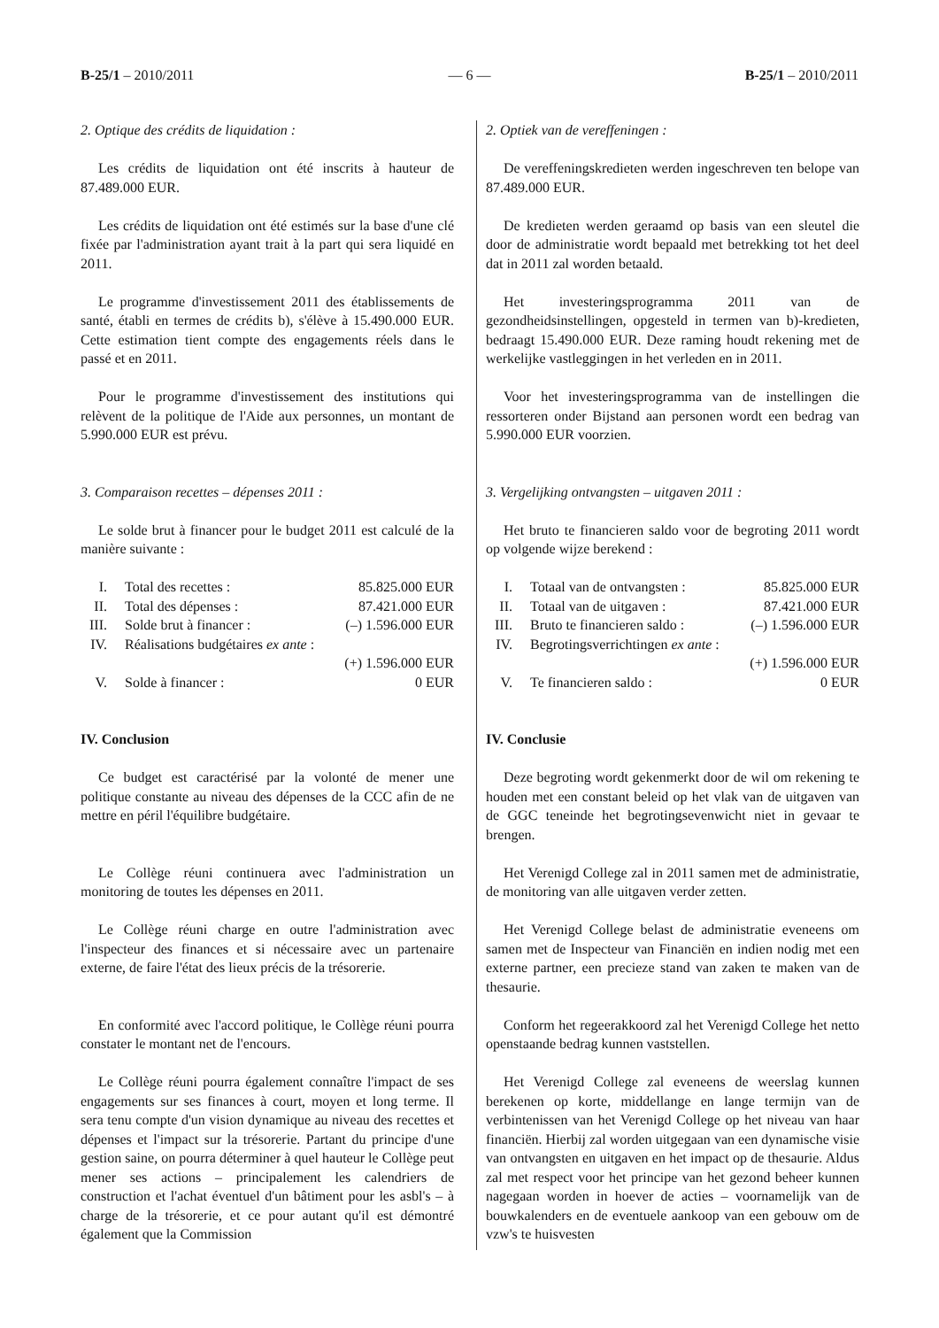B-25/1 – 2010/2011 — 6 — B-25/1 – 2010/2011
2. Optique des crédits de liquidation :
Les crédits de liquidation ont été inscrits à hauteur de 87.489.000 EUR.
Les crédits de liquidation ont été estimés sur la base d'une clé fixée par l'administration ayant trait à la part qui sera liquidé en 2011.
Le programme d'investissement 2011 des établissements de santé, établi en termes de crédits b), s'élève à 15.490.000 EUR. Cette estimation tient compte des engagements réels dans le passé et en 2011.
Pour le programme d'investissement des institutions qui relèvent de la politique de l'Aide aux personnes, un montant de 5.990.000 EUR est prévu.
3. Comparaison recettes – dépenses 2011 :
Le solde brut à financer pour le budget 2011 est calculé de la manière suivante :
| I. | Total des recettes : | 85.825.000 EUR |
| II. | Total des dépenses : | 87.421.000 EUR |
| III. | Solde brut à financer : | (–) 1.596.000 EUR |
| IV. | Réalisations budgétaires ex ante : | |
| | | (+) 1.596.000 EUR |
| V. | Solde à financer : | 0 EUR |
IV. Conclusion
Ce budget est caractérisé par la volonté de mener une politique constante au niveau des dépenses de la CCC afin de ne mettre en péril l'équilibre budgétaire.
Le Collège réuni continuera avec l'administration un monitoring de toutes les dépenses en 2011.
Le Collège réuni charge en outre l'administration avec l'inspecteur des finances et si nécessaire avec un partenaire externe, de faire l'état des lieux précis de la trésorerie.
En conformité avec l'accord politique, le Collège réuni pourra constater le montant net de l'encours.
Le Collège réuni pourra également connaître l'impact de ses engagements sur ses finances à court, moyen et long terme. Il sera tenu compte d'un vision dynamique au niveau des recettes et dépenses et l'impact sur la trésorerie. Partant du principe d'une gestion saine, on pourra déterminer à quel hauteur le Collège peut mener ses actions – principalement les calendriers de construction et l'achat éventuel d'un bâtiment pour les asbl's – à charge de la trésorerie, et ce pour autant qu'il est démontré également que la Commission
2. Optiek van de vereffeningen :
De vereffeningskredieten werden ingeschreven ten belope van 87.489.000 EUR.
De kredieten werden geraamd op basis van een sleutel die door de administratie wordt bepaald met betrekking tot het deel dat in 2011 zal worden betaald.
Het investeringsprogramma 2011 van de gezondheidsinstellingen, opgesteld in termen van b)-kredieten, bedraagt 15.490.000 EUR. Deze raming houdt rekening met de werkelijke vastleggingen in het verleden en in 2011.
Voor het investeringsprogramma van de instellingen die ressorteren onder Bijstand aan personen wordt een bedrag van 5.990.000 EUR voorzien.
3. Vergelijking ontvangsten – uitgaven 2011 :
Het bruto te financieren saldo voor de begroting 2011 wordt op volgende wijze berekend :
| I. | Totaal van de ontvangsten : | 85.825.000 EUR |
| II. | Totaal van de uitgaven : | 87.421.000 EUR |
| III. | Bruto te financieren saldo : | (–) 1.596.000 EUR |
| IV. | Begrotingsverrichtingen ex ante : | |
| | | (+) 1.596.000 EUR |
| V. | Te financieren saldo : | 0 EUR |
IV. Conclusie
Deze begroting wordt gekenmerkt door de wil om rekening te houden met een constant beleid op het vlak van de uitgaven van de GGC teneinde het begrotingsevenwicht niet in gevaar te brengen.
Het Verenigd College zal in 2011 samen met de administratie, de monitoring van alle uitgaven verder zetten.
Het Verenigd College belast de administratie eveneens om samen met de Inspecteur van Financiën en indien nodig met een externe partner, een precieze stand van zaken te maken van de thesaurie.
Conform het regeerakkoord zal het Verenigd College het netto openstaande bedrag kunnen vaststellen.
Het Verenigd College zal eveneens de weerslag kunnen berekenen op korte, middellange en lange termijn van de verbintenissen van het Verenigd College op het niveau van haar financiën. Hierbij zal worden uitgegaan van een dynamische visie van ontvangsten en uitgaven en het impact op de thesaurie. Aldus zal met respect voor het principe van het gezond beheer kunnen nagegaan worden in hoever de acties – voornamelijk van de bouwkalenders en de eventuele aankoop van een gebouw om de vzw's te huisvesten